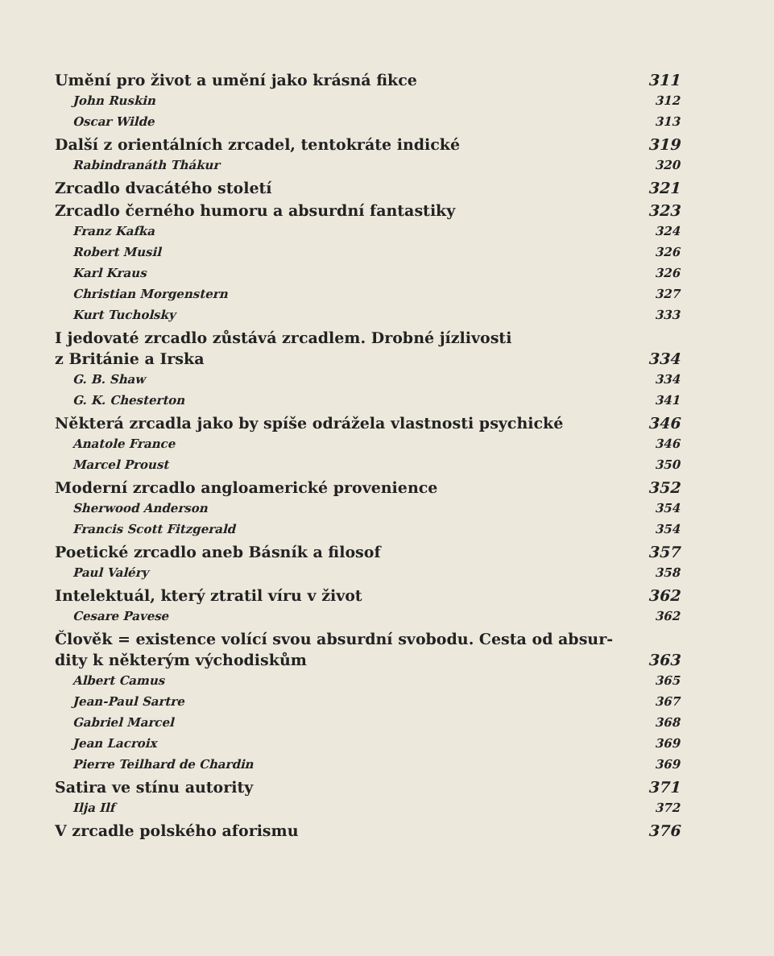Umění pro život a umění jako krásná fikce 311
John Ruskin 312
Oscar Wilde 313
Další z orientálních zrcadel, tentokráte indické 319
Rabindranáth Thákur 320
Zrcadlo dvacátého století 321
Zrcadlo černého humoru a absurdní fantastiky 323
Franz Kafka 324
Robert Musil 326
Karl Kraus 326
Christian Morgenstern 327
Kurt Tucholsky 333
I jedovaté zrcadlo zůstává zrcadlem. Drobné jízlivosti
z Británie a Irska 334
G. B. Shaw 334
G. K. Chesterton 341
Některá zrcadla jako by spíše odrážela vlastnosti psychické 346
Anatole France 346
Marcel Proust 350
Moderní zrcadlo angloamerické provenience 352
Sherwood Anderson 354
Francis Scott Fitzgerald 354
Poetické zrcadlo aneb Básník a filosof 357
Paul Valéry 358
Intelektuál, který ztratil víru v život 362
Cesare Pavese 362
Člověk = existence volící svou absurdní svobodu. Cesta od absur-
dity k některým východiskům 363
Albert Camus 365
Jean-Paul Sartre 367
Gabriel Marcel 368
Jean Lacroix 369
Pierre Teilhard de Chardin 369
Satira ve stínu autority 371
Ilja Ilf 372
V zrcadle polského aforismu 376